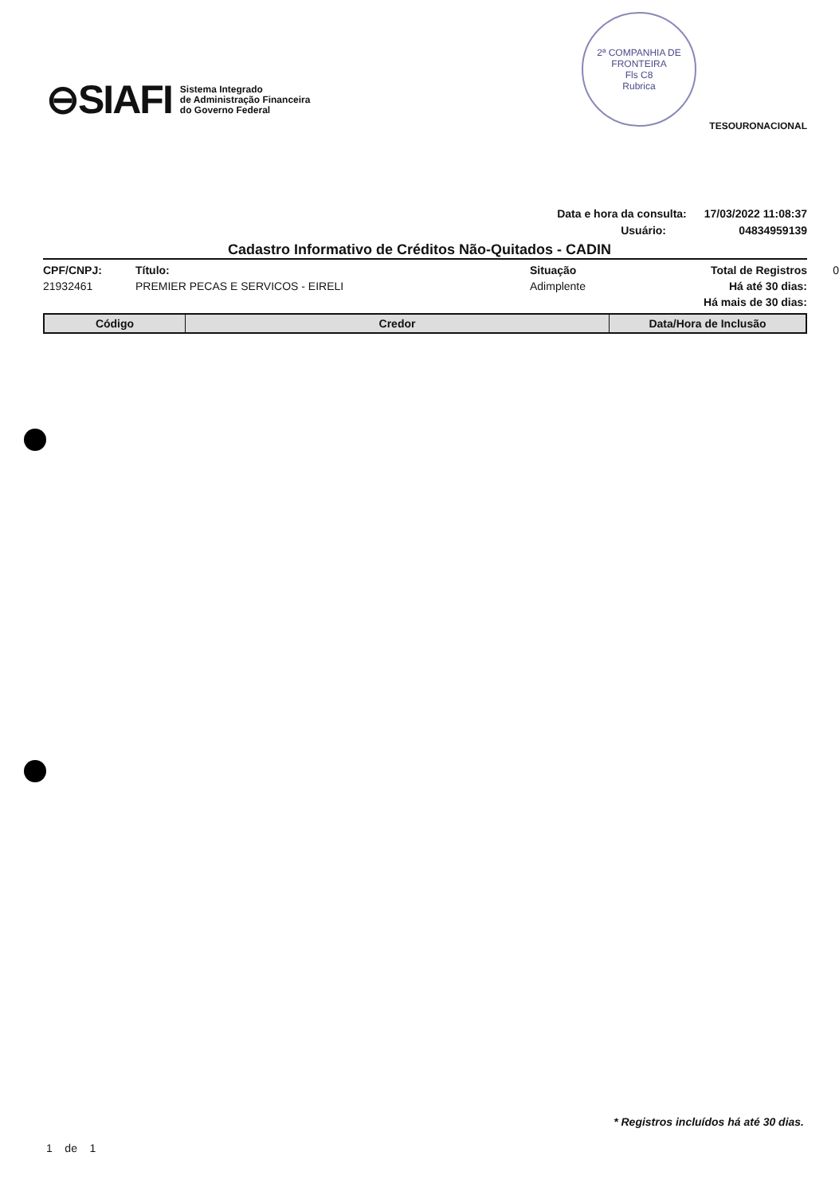⊖SIAFI Sistema Integrado
de Administração Financeira
do Governo Federal
TESOURONACIONAL
2ª COMPANHIA DE FRONTEIRA
Fls C8
Rubrica
Data e hora da consulta: 17/03/2022 11:08:37
Usuário: 04834959139
Cadastro Informativo de Créditos Não-Quitados - CADIN
CPF/CNPJ: Título: Situação Total de Registros 0 21932461 PREMIER PECAS E SERVICOS - EIRELI Adimplente Há até 30 dias: Há mais de 30 dias:
| Código | Credor | Data/Hora de Inclusão |
| --- | --- | --- |
* Registros incluídos há até 30 dias.
1 de 1